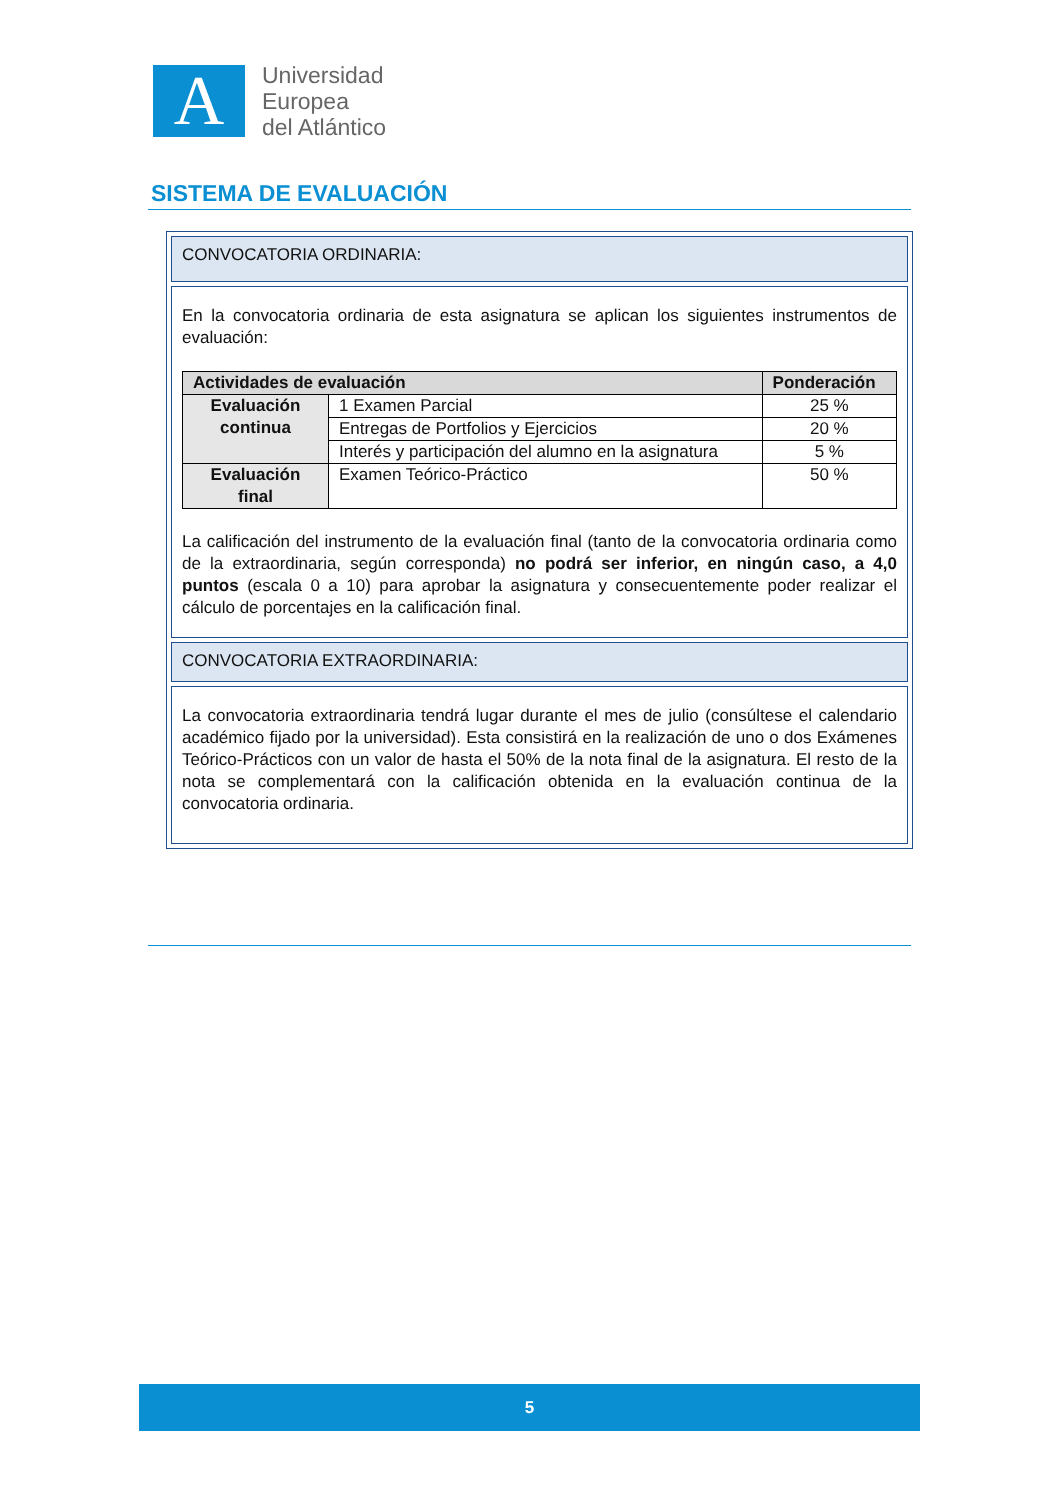A
Universidad
Europea
del Atlántico
SISTEMA DE EVALUACIÓN
CONVOCATORIA ORDINARIA:
En la convocatoria ordinaria de esta asignatura se aplican los siguientes instrumentos de evaluación:
| Actividades de evaluación | | Ponderación |
| --- | --- | --- |
| Evaluación continua | 1 Examen Parcial | 25 % |
| | Entregas de Portfolios y Ejercicios | 20 % |
| | Interés y participación del alumno en la asignatura | 5 % |
| Evaluación final | Examen Teórico-Práctico | 50 % |
La calificación del instrumento de la evaluación final (tanto de la convocatoria ordinaria como de la extraordinaria, según corresponda) no podrá ser inferior, en ningún caso, a 4,0 puntos (escala 0 a 10) para aprobar la asignatura y consecuentemente poder realizar el cálculo de porcentajes en la calificación final.
CONVOCATORIA EXTRAORDINARIA:
La convocatoria extraordinaria tendrá lugar durante el mes de julio (consúltese el calendario académico fijado por la universidad). Esta consistirá en la realización de uno o dos Exámenes Teórico-Prácticos con un valor de hasta el 50% de la nota final de la asignatura. El resto de la nota se complementará con la calificación obtenida en la evaluación continua de la convocatoria ordinaria.
5